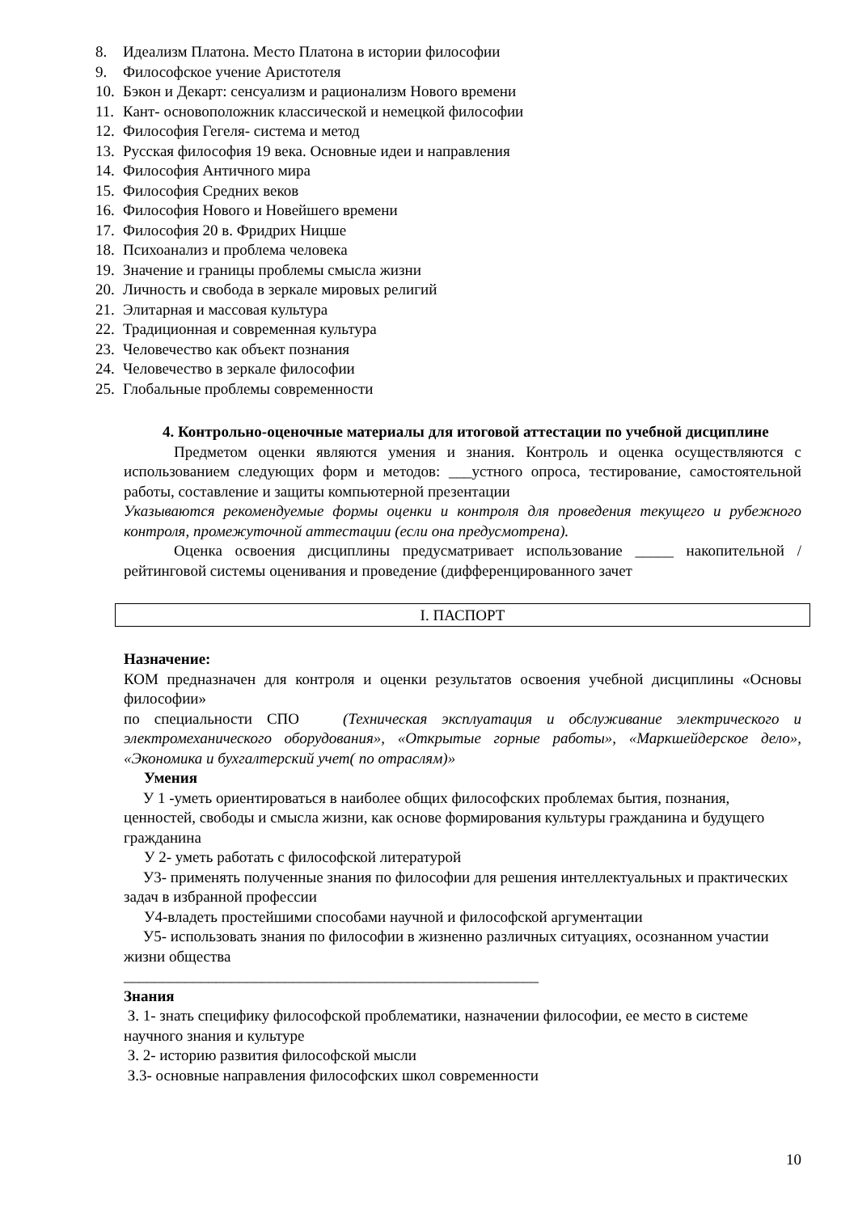8. Идеализм Платона. Место Платона в истории философии
9. Философское учение Аристотеля
10. Бэкон и Декарт: сенсуализм и рационализм Нового времени
11. Кант- основоположник классической и немецкой философии
12. Философия Гегеля- система и метод
13. Русская философия 19 века. Основные идеи и направления
14. Философия Античного мира
15. Философия Средних веков
16. Философия Нового и Новейшего времени
17. Философия 20 в. Фридрих Ницше
18. Психоанализ и проблема человека
19. Значение и границы проблемы смысла жизни
20. Личность и свобода в зеркале мировых религий
21. Элитарная и массовая культура
22. Традиционная и современная культура
23. Человечество как объект познания
24. Человечество в зеркале философии
25. Глобальные проблемы современности
4. Контрольно-оценочные материалы для итоговой аттестации по учебной дисциплине
Предметом оценки являются умения и знания. Контроль и оценка осуществляются с использованием следующих форм и методов: ___устного опроса, тестирование, самостоятельной работы, составление и защиты компьютерной презентации
Указываются рекомендуемые формы оценки и контроля для проведения текущего и рубежного контроля, промежуточной аттестации (если она предусмотрена).
Оценка освоения дисциплины предусматривает использование _____ накопительной / рейтинговой системы оценивания и проведение (дифференцированного зачет
I. ПАСПОРТ
Назначение:
КОМ предназначен для контроля и оценки результатов освоения учебной дисциплины «Основы философии»
по специальности СПО (Техническая эксплуатация и обслуживание электрического и электромеханического оборудования», «Открытые горные работы», «Маркшейдерское дело», «Экономика и бухгалтерский учет( по отраслям)»
Умения
У 1 -уметь ориентироваться в наиболее общих философских проблемах бытия, познания, ценностей, свободы и смысла жизни, как основе формирования культуры гражданина и будущего гражданина
У 2- уметь работать с философской литературой
У3- применять полученные знания по философии для решения интеллектуальных и практических задач в избранной профессии
У4-владеть простейшими способами научной и философской аргументации
У5- использовать знания по философии в жизненно различных ситуациях, осознанном участии жизни общества
______________________________________________________
Знания
З. 1- знать специфику философской проблематики, назначении философии, ее место в системе научного знания и культуре
З. 2- историю развития философской мысли
З.3- основные направления философских школ современности
10